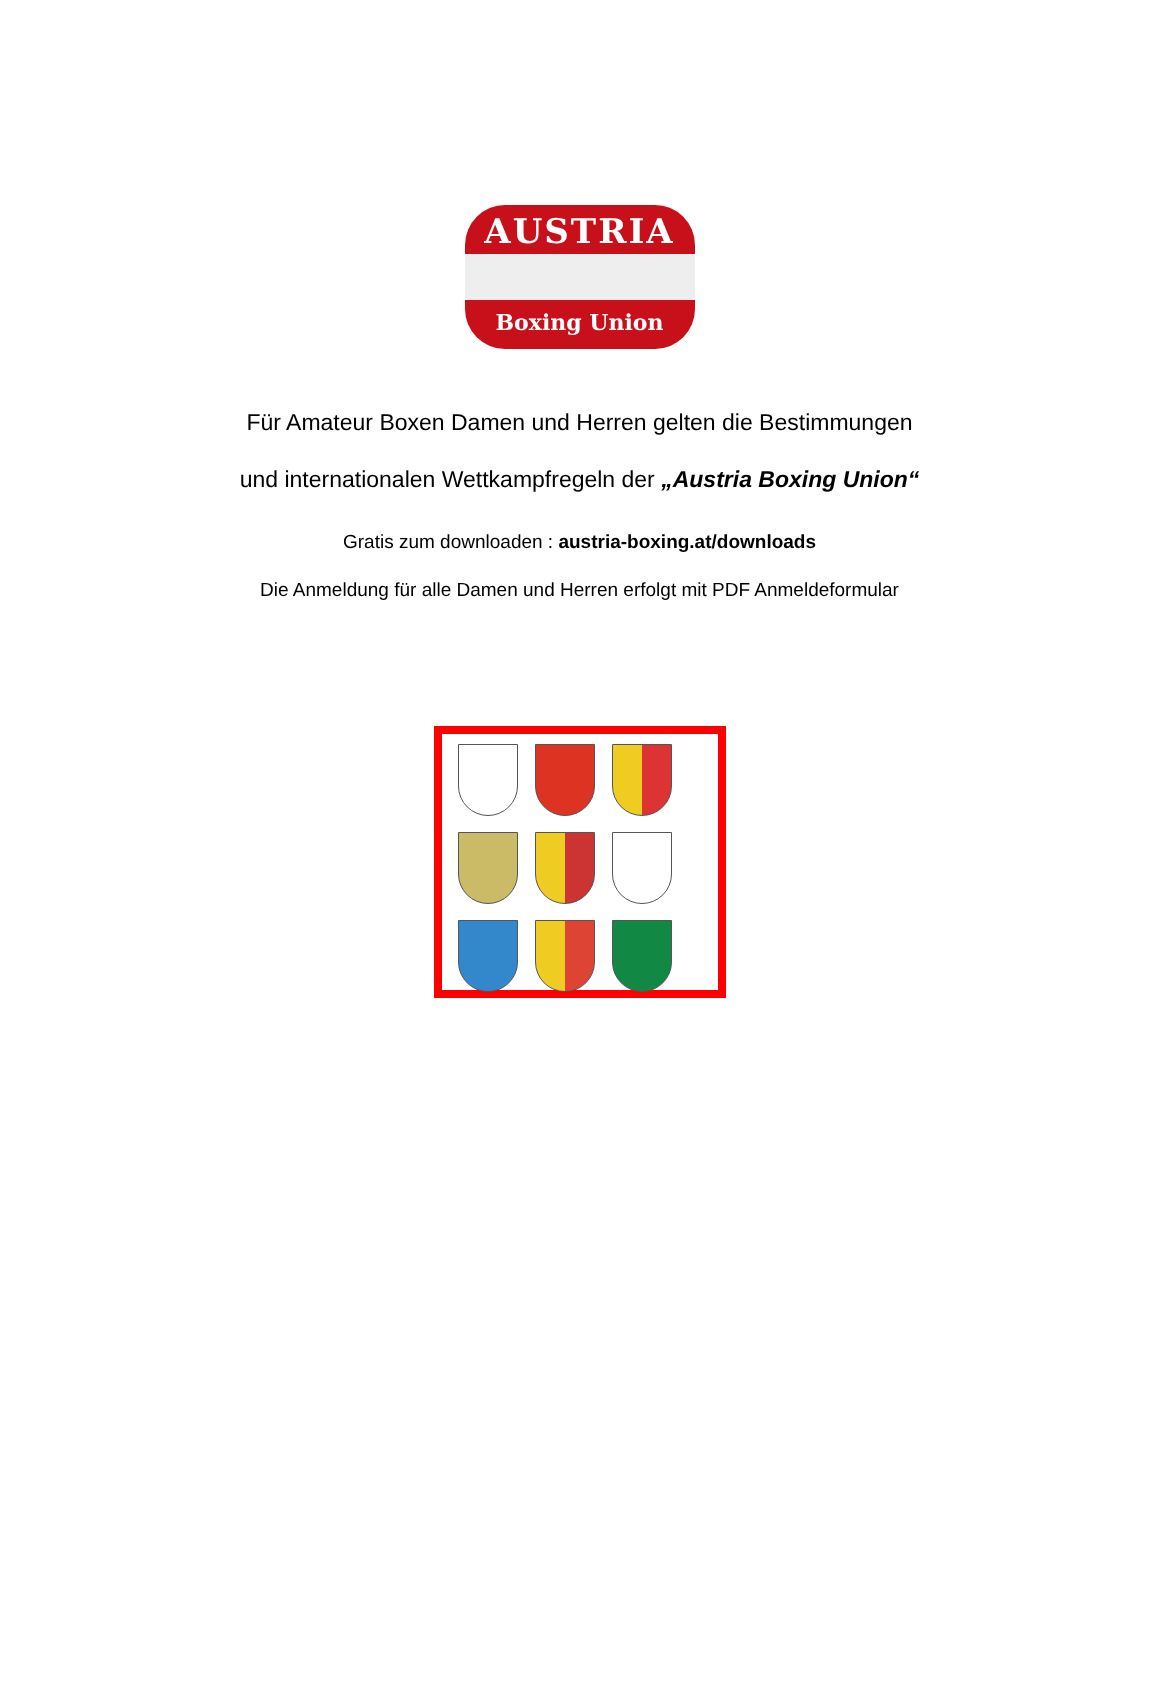AUSTRIA
Boxing Union
Für Amateur Boxen Damen und Herren gelten die Bestimmungen
und internationalen Wettkampfregeln der „Austria Boxing Union“
Gratis zum downloaden : austria-boxing.at/downloads
Die Anmeldung für alle Damen und Herren erfolgt mit PDF Anmeldeformular